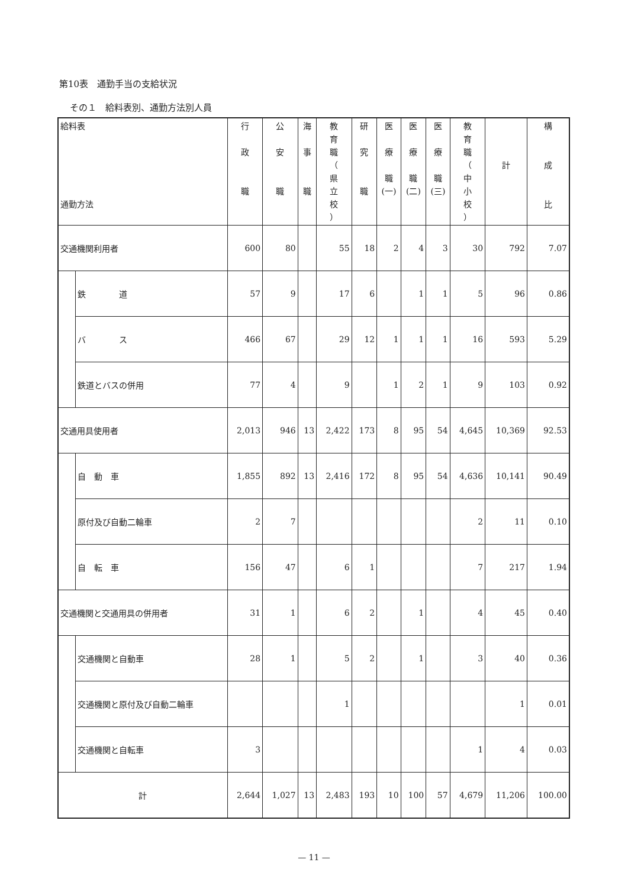第10表　通勤手当の支給状況
その１　給料表別、通勤方法別人員
| 給料表 通勤方法 | | 行 政 職 | 公 安 職 | 海 事 職 | 教 育 職 （ 県 立 校 ） | 研 究 職 | 医 療 職 (一) | 医 療 職 (二) | 医 療 職 (三) | 教 育 職 （ 中 小 校 ） | 計 | 構 成 比 |
| --- | --- | --- | --- | --- | --- | --- | --- | --- | --- | --- | --- | --- |
| 交通機関利用者 | | 600 | 80 | | 55 | 18 | 2 | 4 | 3 | 30 | 792 | 7.07 |
| | 鉄 道 | 57 | 9 | | 17 | 6 | | 1 | 1 | 5 | 96 | 0.86 |
| | バ ス | 466 | 67 | | 29 | 12 | 1 | 1 | 1 | 16 | 593 | 5.29 |
| | 鉄道とバスの併用 | 77 | 4 | | 9 | | 1 | 2 | 1 | 9 | 103 | 0.92 |
| 交通用具使用者 | | 2,013 | 946 | 13 | 2,422 | 173 | 8 | 95 | 54 | 4,645 | 10,369 | 92.53 |
| | 自 動 車 | 1,855 | 892 | 13 | 2,416 | 172 | 8 | 95 | 54 | 4,636 | 10,141 | 90.49 |
| | 原付及び自動二輪車 | 2 | 7 | | | | | | | 2 | 11 | 0.10 |
| | 自 転 車 | 156 | 47 | | 6 | 1 | | | | 7 | 217 | 1.94 |
| 交通機関と交通用具の併用者 | | 31 | 1 | | 6 | 2 | | 1 | | 4 | 45 | 0.40 |
| | 交通機関と自動車 | 28 | 1 | | 5 | 2 | | 1 | | 3 | 40 | 0.36 |
| | 交通機関と原付及び自動二輪車 | | | | 1 | | | | | | 1 | 0.01 |
| | 交通機関と自転車 | 3 | | | | | | | | 1 | 4 | 0.03 |
| 計 | | 2,644 | 1,027 | 13 | 2,483 | 193 | 10 | 100 | 57 | 4,679 | 11,206 | 100.00 |
— 11 —